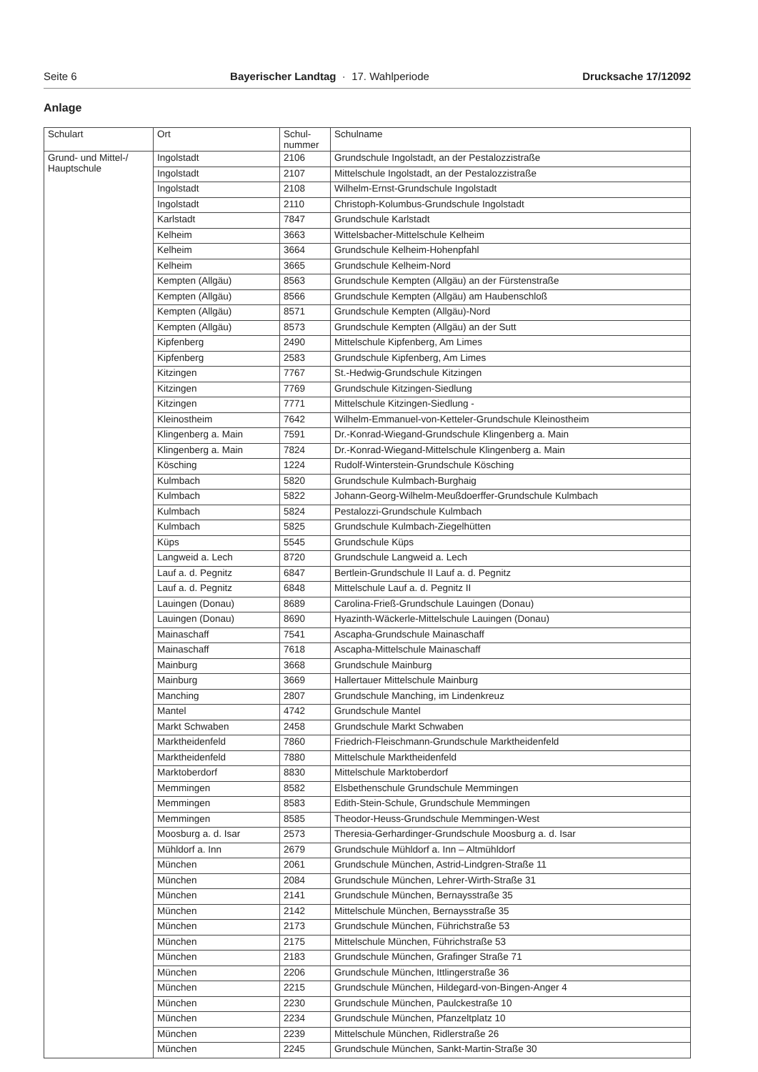Seite 6 Bayerischer Landtag · 17. Wahlperiode Drucksache 17/12092
Anlage
| Schulart | Ort | Schul- nummer | Schulname |
| --- | --- | --- | --- |
| Grund- und Mittel-/ Hauptschule | Ingolstadt | 2106 | Grundschule Ingolstadt, an der Pestalozzistraße |
| | Ingolstadt | 2107 | Mittelschule Ingolstadt, an der Pestalozzistraße |
| | Ingolstadt | 2108 | Wilhelm-Ernst-Grundschule Ingolstadt |
| | Ingolstadt | 2110 | Christoph-Kolumbus-Grundschule Ingolstadt |
| | Karlstadt | 7847 | Grundschule Karlstadt |
| | Kelheim | 3663 | Wittelsbacher-Mittelschule Kelheim |
| | Kelheim | 3664 | Grundschule Kelheim-Hohenpfahl |
| | Kelheim | 3665 | Grundschule Kelheim-Nord |
| | Kempten (Allgäu) | 8563 | Grundschule Kempten (Allgäu) an der Fürstenstraße |
| | Kempten (Allgäu) | 8566 | Grundschule Kempten (Allgäu) am Haubenschloß |
| | Kempten (Allgäu) | 8571 | Grundschule Kempten (Allgäu)-Nord |
| | Kempten (Allgäu) | 8573 | Grundschule Kempten (Allgäu) an der Sutt |
| | Kipfenberg | 2490 | Mittelschule Kipfenberg, Am Limes |
| | Kipfenberg | 2583 | Grundschule Kipfenberg, Am Limes |
| | Kitzingen | 7767 | St.-Hedwig-Grundschule Kitzingen |
| | Kitzingen | 7769 | Grundschule Kitzingen-Siedlung |
| | Kitzingen | 7771 | Mittelschule Kitzingen-Siedlung - |
| | Kleinostheim | 7642 | Wilhelm-Emmanuel-von-Ketteler-Grundschule Kleinostheim |
| | Klingenberg a. Main | 7591 | Dr.-Konrad-Wiegand-Grundschule Klingenberg a. Main |
| | Klingenberg a. Main | 7824 | Dr.-Konrad-Wiegand-Mittelschule Klingenberg a. Main |
| | Kösching | 1224 | Rudolf-Winterstein-Grundschule Kösching |
| | Kulmbach | 5820 | Grundschule Kulmbach-Burghaig |
| | Kulmbach | 5822 | Johann-Georg-Wilhelm-Meußdoerffer-Grundschule Kulmbach |
| | Kulmbach | 5824 | Pestalozzi-Grundschule Kulmbach |
| | Kulmbach | 5825 | Grundschule Kulmbach-Ziegelhütten |
| | Küps | 5545 | Grundschule Küps |
| | Langweid a. Lech | 8720 | Grundschule Langweid a. Lech |
| | Lauf a. d. Pegnitz | 6847 | Bertlein-Grundschule II Lauf a. d. Pegnitz |
| | Lauf a. d. Pegnitz | 6848 | Mittelschule Lauf a. d. Pegnitz II |
| | Lauingen (Donau) | 8689 | Carolina-Frieß-Grundschule Lauingen (Donau) |
| | Lauingen (Donau) | 8690 | Hyazinth-Wäckerle-Mittelschule Lauingen (Donau) |
| | Mainaschaff | 7541 | Ascapha-Grundschule Mainaschaff |
| | Mainaschaff | 7618 | Ascapha-Mittelschule Mainaschaff |
| | Mainburg | 3668 | Grundschule Mainburg |
| | Mainburg | 3669 | Hallertauer Mittelschule Mainburg |
| | Manching | 2807 | Grundschule Manching, im Lindenkreuz |
| | Mantel | 4742 | Grundschule Mantel |
| | Markt Schwaben | 2458 | Grundschule Markt Schwaben |
| | Marktheidenfeld | 7860 | Friedrich-Fleischmann-Grundschule Marktheidenfeld |
| | Marktheidenfeld | 7880 | Mittelschule Marktheidenfeld |
| | Marktoberdorf | 8830 | Mittelschule Marktoberdorf |
| | Memmingen | 8582 | Elsbethenschule Grundschule Memmingen |
| | Memmingen | 8583 | Edith-Stein-Schule, Grundschule Memmingen |
| | Memmingen | 8585 | Theodor-Heuss-Grundschule Memmingen-West |
| | Moosburg a. d. Isar | 2573 | Theresia-Gerhardinger-Grundschule Moosburg a. d. Isar |
| | Mühldorf a. Inn | 2679 | Grundschule Mühldorf a. Inn – Altmühldorf |
| | München | 2061 | Grundschule München, Astrid-Lindgren-Straße 11 |
| | München | 2084 | Grundschule München, Lehrer-Wirth-Straße 31 |
| | München | 2141 | Grundschule München, Bernaysstraße 35 |
| | München | 2142 | Mittelschule München, Bernaysstraße 35 |
| | München | 2173 | Grundschule München, Führichstraße 53 |
| | München | 2175 | Mittelschule München, Führichstraße 53 |
| | München | 2183 | Grundschule München, Grafinger Straße 71 |
| | München | 2206 | Grundschule München, Ittlingerstraße 36 |
| | München | 2215 | Grundschule München, Hildegard-von-Bingen-Anger 4 |
| | München | 2230 | Grundschule München, Paulckestraße 10 |
| | München | 2234 | Grundschule München, Pfanzeltplatz 10 |
| | München | 2239 | Mittelschule München, Ridlerstraße 26 |
| | München | 2245 | Grundschule München, Sankt-Martin-Straße 30 |